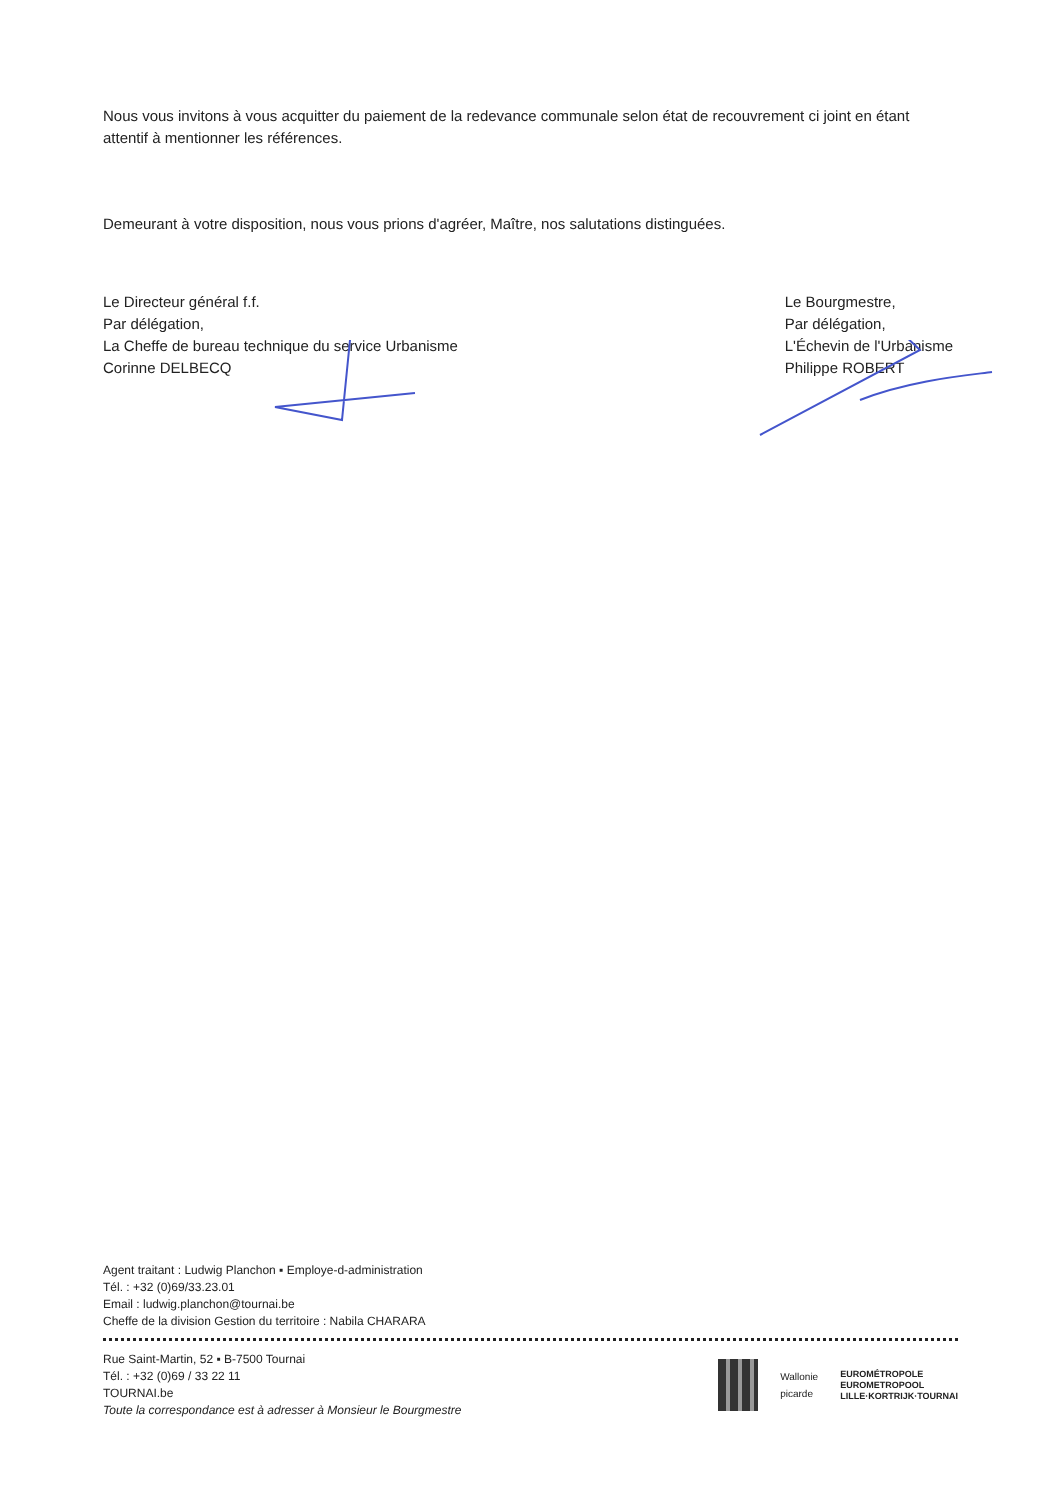Nous vous invitons à vous acquitter du paiement de la redevance communale selon état de recouvrement ci joint en étant attentif à mentionner les références.
Demeurant à votre disposition, nous vous prions d'agréer, Maître, nos salutations distinguées.
Le Directeur général f.f.
Par délégation,
La Cheffe de bureau technique du service Urbanisme
Corinne DELBECQ
Le Bourgmestre,
Par délégation,
L'Échevin de l'Urbanisme
Philippe ROBERT
Agent traitant : Ludwig Planchon ▪ Employe-d-administration
Tél. : +32 (0)69/33.23.01
Email : ludwig.planchon@tournai.be
Cheffe de la division Gestion du territoire : Nabila CHARARA
Rue Saint-Martin, 52 ▪ B-7500 Tournai
Tél. : +32 (0)69 / 33 22 11
TOURNAI.be
Toute la correspondance est à adresser à Monsieur le Bourgmestre
Wallonie
picarde
EUROMÉTROPOLE
EUROMETROPOOL
LILLE·KORTRIJK·TOURNAI